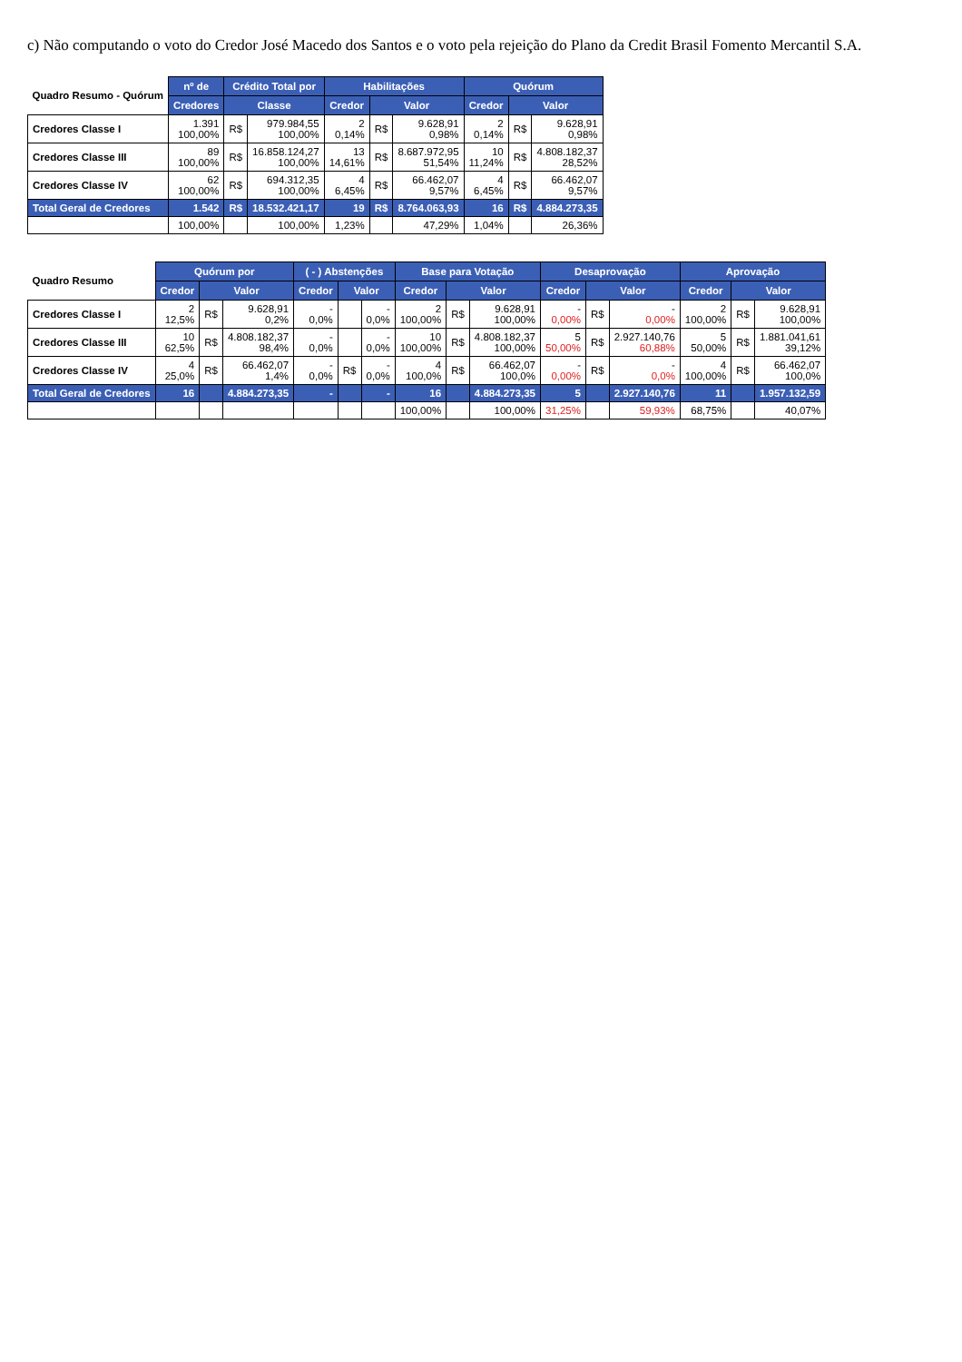c) Não computando o voto do Credor José Macedo dos Santos e o voto pela rejeição do Plano da Credit Brasil Fomento Mercantil S.A.
| Quadro Resumo - Quórum | nº de | Crédito Total por | | Habilitações | | | Quórum | | |
| --- | --- | --- | --- | --- | --- | --- | --- | --- | --- |
| | Credores | Classe | | Credor | Valor | | Credor | Valor | |
| Credores Classe I | 1.391 100,00% | R$ | 979.984,55 100,00% | 2 0,14% | R$ | 9.628,91 0,98% | 2 0,14% | R$ | 9.628,91 0,98% |
| Credores Classe III | 89 100,00% | R$ | 16.858.124,27 100,00% | 13 14,61% | R$ | 8.687.972,95 51,54% | 10 11,24% | R$ | 4.808.182,37 28,52% |
| Credores Classe IV | 62 100,00% | R$ | 694.312,35 100,00% | 4 6,45% | R$ | 66.462,07 9,57% | 4 6,45% | R$ | 66.462,07 9,57% |
| Total Geral de Credores | 1.542 | R$ | 18.532.421,17 | 19 | R$ | 8.764.063,93 | 16 | R$ | 4.884.273,35 |
| | 100,00% | | 100,00% | 1,23% | | 47,29% | 1,04% | | 26,36% |
| Quadro Resumo | Quórum por | | | ( - ) Abstenções | | | Base para Votação | | | Desaprovação | | | Aprovação | | |
| --- | --- | --- | --- | --- | --- | --- | --- | --- | --- | --- | --- | --- | --- | --- | --- |
| | Credor | Valor | | Credor | Valor | | Credor | Valor | | Credor | Valor | | Credor | Valor | |
| Credores Classe I | 2 12,5% | R$ | 9.628,91 0,2% | - 0,0% | | - 0,0% | 2 100,00% | R$ | 9.628,91 100,00% | - 0,00% | R$ | - 0,00% | 2 100,00% | R$ | 9.628,91 100,00% |
| Credores Classe III | 10 62,5% | R$ | 4.808.182,37 98,4% | - 0,0% | | - 0,0% | 10 100,00% | R$ | 4.808.182,37 100,00% | 5 50,00% | R$ | 2.927.140,76 60,88% | 5 50,00% | R$ | 1.881.041,61 39,12% |
| Credores Classe IV | 4 25,0% | R$ | 66.462,07 1,4% | - 0,0% | R$ | - 0,0% | 4 100,0% | R$ | 66.462,07 100,0% | - 0,00% | R$ | - 0,0% | 4 100,00% | R$ | 66.462,07 100,0% |
| Total Geral de Credores | 16 | | 4.884.273,35 | - | | - | 16 | | 4.884.273,35 | 5 | | 2.927.140,76 | 11 | | 1.957.132,59 |
| | | | | | | | 100,00% | | 100,00% | 31,25% | | 59,93% | 68,75% | | 40,07% |